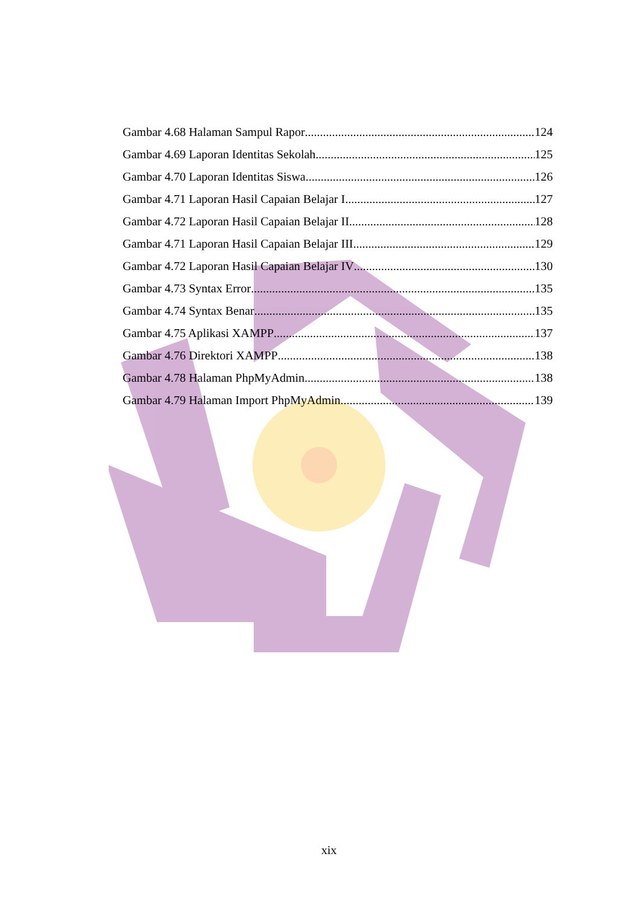Gambar 4.68 Halaman Sampul Rapor 124
Gambar 4.69 Laporan Identitas Sekolah 125
Gambar 4.70 Laporan Identitas Siswa 126
Gambar 4.71 Laporan Hasil Capaian Belajar I 127
Gambar 4.72 Laporan Hasil Capaian Belajar II 128
Gambar 4.71 Laporan Hasil Capaian Belajar III 129
Gambar 4.72 Laporan Hasil Capaian Belajar IV 130
Gambar 4.73 Syntax Error 135
Gambar 4.74 Syntax Benar 135
Gambar 4.75 Aplikasi XAMPP 137
Gambar 4.76 Direktori XAMPP 138
Gambar 4.78 Halaman PhpMyAdmin 138
Gambar 4.79 Halaman Import PhpMyAdmin 139
xix